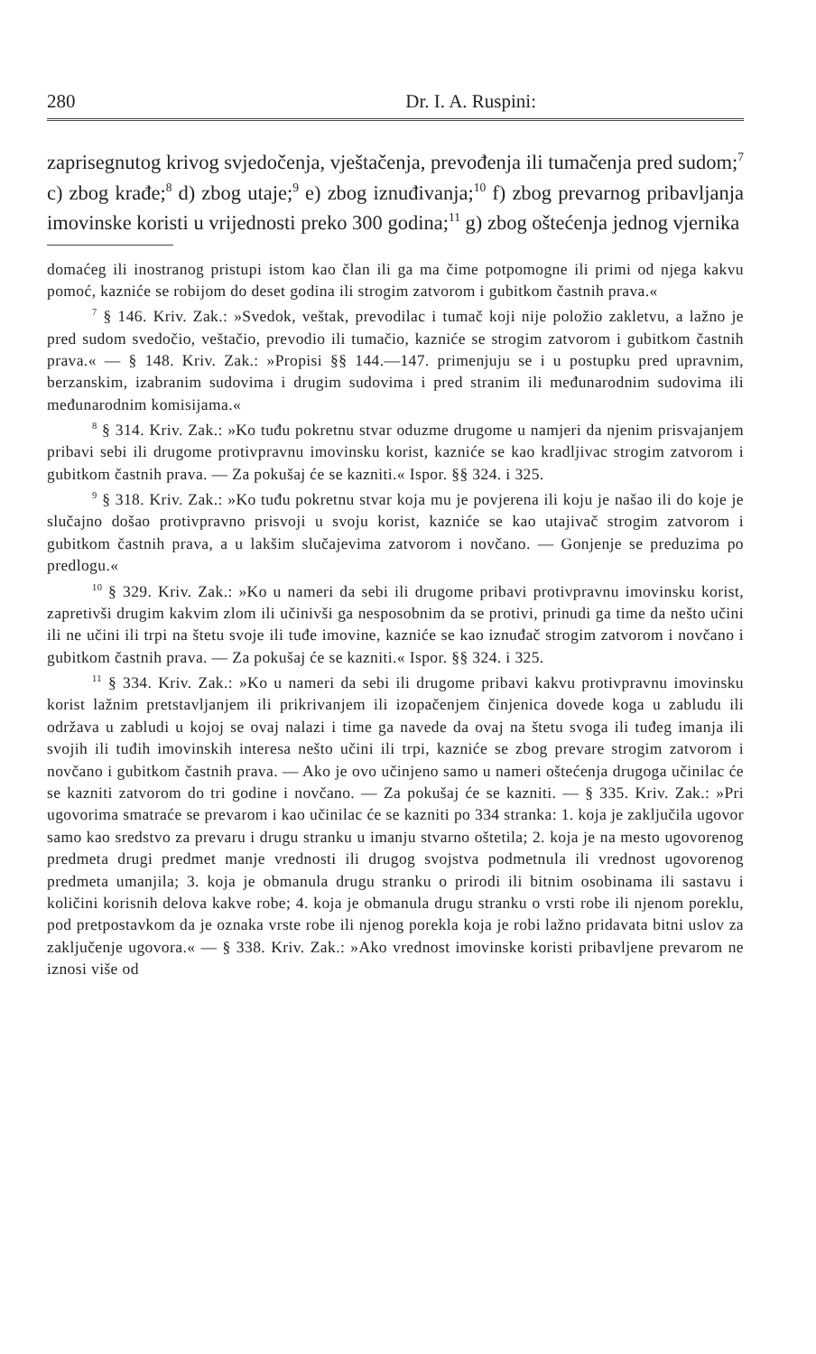280 Dr. I. A. Ruspini:
zaprisegnutog krivog svjedočenja, vještačenja, prevođenja ili tumačenja pred sudom;<sup>7</sup> c) zbog krađe;<sup>8</sup> d) zbog utaje;<sup>9</sup> e) zbog iznuđivanja;<sup>10</sup> f) zbog prevarnog pribavljanja imovinske koristi u vrijednosti preko 300 godina;<sup>11</sup> g) zbog oštećenja jednog vjernika
domaćeg ili inostranog pristupi istom kao član ili ga ma čime potpomogne ili primi od njega kakvu pomoć, kazniće se robijom do deset godina ili strogim zatvorom i gubitkom častnih prava.«
<sup>7</sup> § 146. Kriv. Zak.: »Svedok, veštak, prevodilac i tumač koji nije položio zakletvu, a lažno je pred sudom svedočio, veštačio, prevodio ili tumačio, kazniće se strogim zatvorom i gubitkom častnih prava.« — § 148. Kriv. Zak.: »Propisi §§ 144.—147. primenjuju se i u postupku pred upravnim, berzanskim, izabranim sudovima i drugim sudovima i pred stranim ili međunarodnim sudovima ili međunarodnim komisijama.«
<sup>8</sup> § 314. Kriv. Zak.: »Ko tuđu pokretnu stvar oduzme drugome u namjeri da njenim prisvajanjem pribavi sebi ili drugome protivpravnu imovinsku korist, kazniće se kao kradljivac strogim zatvorom i gubitkom častnih prava. — Za pokušaj će se kazniti.« Ispor. §§ 324. i 325.
<sup>9</sup> § 318. Kriv. Zak.: »Ko tuđu pokretnu stvar koja mu je povjerena ili koju je našao ili do koje je slučajno došao protivpravno prisvoji u svoju korist, kazniće se kao utajivač strogim zatvorom i gubitkom častnih prava, a u lakšim slučajevima zatvorom i novčano. — Gonjenje se preduzima po predlogu.«
<sup>10</sup> § 329. Kriv. Zak.: »Ko u nameri da sebi ili drugome pribavi protivpravnu imovinsku korist, zapretivši drugim kakvim zlom ili učinivši ga nesposobnim da se protivi, prinudi ga time da nešto učini ili ne učini ili trpi na štetu svoje ili tuđe imovine, kazniće se kao iznuđač strogim zatvorom i novčano i gubitkom častnih prava. — Za pokušaj će se kazniti.« Ispor. §§ 324. i 325.
<sup>11</sup> § 334. Kriv. Zak.: »Ko u nameri da sebi ili drugome pribavi kakvu protivpravnu imovinsku korist lažnim pretstavljanjem ili prikrivanjem ili izopačenjem činjenica dovede koga u zabludu ili održava u zabludi u kojoj se ovaj nalazi i time ga navede da ovaj na štetu svoga ili tuđeg imanja ili svojih ili tuđih imovinskih interesa nešto učini ili trpi, kazniće se zbog prevare strogim zatvorom i novčano i gubitkom častnih prava. — Ako je ovo učinjeno samo u nameri oštećenja drugoga učinilac će se kazniti zatvorom do tri godine i novčano. — Za pokušaj će se kazniti. — § 335. Kriv. Zak.: »Pri ugovorima smatraće se prevarom i kao učinilac će se kazniti po 334 stranka: 1. koja je zaključila ugovor samo kao sredstvo za prevaru i drugu stranku u imanju stvarno oštetila; 2. koja je na mesto ugovorenog predmeta drugi predmet manje vrednosti ili drugog svojstva podmetnula ili vrednost ugovorenog predmeta umanjila; 3. koja je obmanula drugu stranku o prirodi ili bitnim osobinama ili sastavu i količini korisnih delova kakve robe; 4. koja je obmanula drugu stranku o vrsti robe ili njenom poreklu, pod pretpostavkom da je oznaka vrste robe ili njenog porekla koja je robi lažno pridavata bitni uslov za zaključenje ugovora.« — § 338. Kriv. Zak.: »Ako vrednost imovinske koristi pribavljene prevarom ne iznosi više od